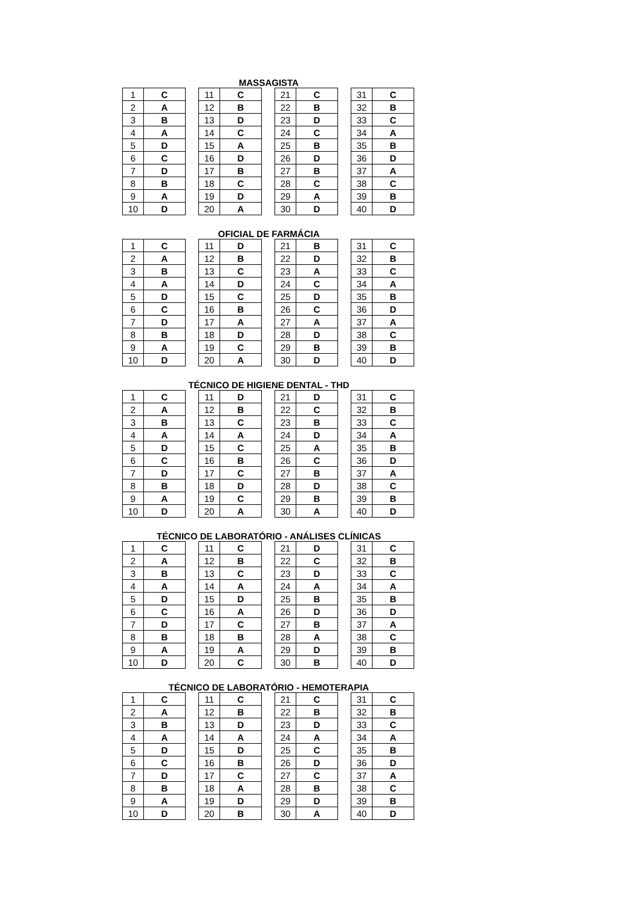MASSAGISTA
| 1 | C | | 11 | C | | 21 | C | | 31 | C |
| 2 | A | | 12 | B | | 22 | B | | 32 | B |
| 3 | B | | 13 | D | | 23 | D | | 33 | C |
| 4 | A | | 14 | C | | 24 | C | | 34 | A |
| 5 | D | | 15 | A | | 25 | B | | 35 | B |
| 6 | C | | 16 | D | | 26 | D | | 36 | D |
| 7 | D | | 17 | B | | 27 | B | | 37 | A |
| 8 | B | | 18 | C | | 28 | C | | 38 | C |
| 9 | A | | 19 | D | | 29 | A | | 39 | B |
| 10 | D | | 20 | A | | 30 | D | | 40 | D |
OFICIAL DE FARMÁCIA
| 1 | C | | 11 | D | | 21 | B | | 31 | C |
| 2 | A | | 12 | B | | 22 | D | | 32 | B |
| 3 | B | | 13 | C | | 23 | A | | 33 | C |
| 4 | A | | 14 | D | | 24 | C | | 34 | A |
| 5 | D | | 15 | C | | 25 | D | | 35 | B |
| 6 | C | | 16 | B | | 26 | C | | 36 | D |
| 7 | D | | 17 | A | | 27 | A | | 37 | A |
| 8 | B | | 18 | D | | 28 | D | | 38 | C |
| 9 | A | | 19 | C | | 29 | B | | 39 | B |
| 10 | D | | 20 | A | | 30 | D | | 40 | D |
TÉCNICO DE HIGIENE DENTAL - THD
| 1 | C | | 11 | D | | 21 | D | | 31 | C |
| 2 | A | | 12 | B | | 22 | C | | 32 | B |
| 3 | B | | 13 | C | | 23 | B | | 33 | C |
| 4 | A | | 14 | A | | 24 | D | | 34 | A |
| 5 | D | | 15 | C | | 25 | A | | 35 | B |
| 6 | C | | 16 | B | | 26 | C | | 36 | D |
| 7 | D | | 17 | C | | 27 | B | | 37 | A |
| 8 | B | | 18 | D | | 28 | D | | 38 | C |
| 9 | A | | 19 | C | | 29 | B | | 39 | B |
| 10 | D | | 20 | A | | 30 | A | | 40 | D |
TÉCNICO DE LABORATÓRIO - ANÁLISES CLÍNICAS
| 1 | C | | 11 | C | | 21 | D | | 31 | C |
| 2 | A | | 12 | B | | 22 | C | | 32 | B |
| 3 | B | | 13 | C | | 23 | D | | 33 | C |
| 4 | A | | 14 | A | | 24 | A | | 34 | A |
| 5 | D | | 15 | D | | 25 | B | | 35 | B |
| 6 | C | | 16 | A | | 26 | D | | 36 | D |
| 7 | D | | 17 | C | | 27 | B | | 37 | A |
| 8 | B | | 18 | B | | 28 | A | | 38 | C |
| 9 | A | | 19 | A | | 29 | D | | 39 | B |
| 10 | D | | 20 | C | | 30 | B | | 40 | D |
TÉCNICO DE LABORATÓRIO - HEMOTERAPIA
| 1 | C | | 11 | C | | 21 | C | | 31 | C |
| 2 | A | | 12 | B | | 22 | B | | 32 | B |
| 3 | B | | 13 | D | | 23 | D | | 33 | C |
| 4 | A | | 14 | A | | 24 | A | | 34 | A |
| 5 | D | | 15 | D | | 25 | C | | 35 | B |
| 6 | C | | 16 | B | | 26 | D | | 36 | D |
| 7 | D | | 17 | C | | 27 | C | | 37 | A |
| 8 | B | | 18 | A | | 28 | B | | 38 | C |
| 9 | A | | 19 | D | | 29 | D | | 39 | B |
| 10 | D | | 20 | B | | 30 | A | | 40 | D |